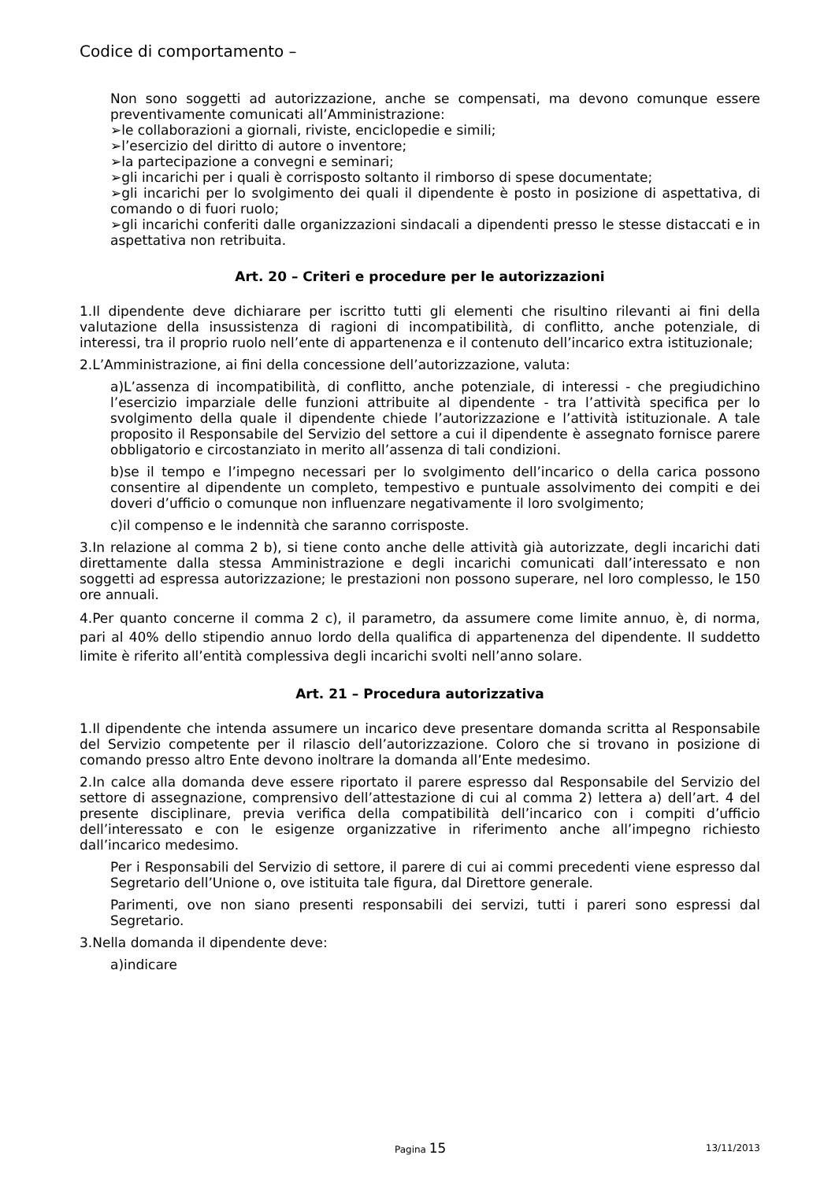Codice di comportamento –
Non sono soggetti ad autorizzazione, anche se compensati, ma devono comunque essere preventivamente comunicati all’Amministrazione:
➢le collaborazioni a giornali, riviste, enciclopedie e simili;
➢l’esercizio del diritto di autore o inventore;
➢la partecipazione a convegni e seminari;
➢gli incarichi per i quali è corrisposto soltanto il rimborso di spese documentate;
➢gli incarichi per lo svolgimento dei quali il dipendente è posto in posizione di aspettativa, di comando o di fuori ruolo;
➢gli incarichi conferiti dalle organizzazioni sindacali a dipendenti presso le stesse distaccati e in aspettativa non retribuita.
Art. 20 – Criteri e procedure per le autorizzazioni
1.Il dipendente deve dichiarare per iscritto tutti gli elementi che risultino rilevanti ai fini della valutazione della insussistenza di ragioni di incompatibilità, di conflitto, anche potenziale, di interessi, tra il proprio ruolo nell’ente di appartenenza e il contenuto dell’incarico extra istituzionale;
2.L’Amministrazione, ai fini della concessione dell’autorizzazione, valuta:
a)L’assenza di incompatibilità, di conflitto, anche potenziale, di interessi - che pregiudichino l’esercizio imparziale delle funzioni attribuite al dipendente - tra l’attività specifica per lo svolgimento della quale il dipendente chiede l’autorizzazione e l’attività istituzionale. A tale proposito il Responsabile del Servizio del settore a cui il dipendente è assegnato fornisce parere obbligatorio e circostanziato in merito all’assenza di tali condizioni.
b)se il tempo e l’impegno necessari per lo svolgimento dell’incarico o della carica possono consentire al dipendente un completo, tempestivo e puntuale assolvimento dei compiti e dei doveri d’ufficio o comunque non influenzare negativamente il loro svolgimento;
c)il compenso e le indennità che saranno corrisposte.
3.In relazione al comma 2 b), si tiene conto anche delle attività già autorizzate, degli incarichi dati direttamente dalla stessa Amministrazione e degli incarichi comunicati dall’interessato e non soggetti ad espressa autorizzazione; le prestazioni non possono superare, nel loro complesso, le 150 ore annuali.
4.Per quanto concerne il comma 2 c), il parametro, da assumere come limite annuo, è, di norma, pari al 40% dello stipendio annuo lordo della qualifica di appartenenza del dipendente. Il suddetto limite è riferito all’entità complessiva degli incarichi svolti nell’anno solare.
Art. 21 – Procedura autorizzativa
1.Il dipendente che intenda assumere un incarico deve presentare domanda scritta al Responsabile del Servizio competente per il rilascio dell’autorizzazione. Coloro che si trovano in posizione di comando presso altro Ente devono inoltrare la domanda all’Ente medesimo.
2.In calce alla domanda deve essere riportato il parere espresso dal Responsabile del Servizio del settore di assegnazione, comprensivo dell’attestazione di cui al comma 2) lettera a) dell’art. 4 del presente disciplinare, previa verifica della compatibilità dell’incarico con i compiti d’ufficio dell’interessato e con le esigenze organizzative in riferimento anche all’impegno richiesto dall’incarico medesimo.
Per i Responsabili del Servizio di settore, il parere di cui ai commi precedenti viene espresso dal Segretario dell’Unione o, ove istituita tale figura, dal Direttore generale.
Parimenti, ove non siano presenti responsabili dei servizi, tutti i pareri sono espressi dal Segretario.
3.Nella domanda il dipendente deve:
a)indicare
Pagina 15 13/11/2013